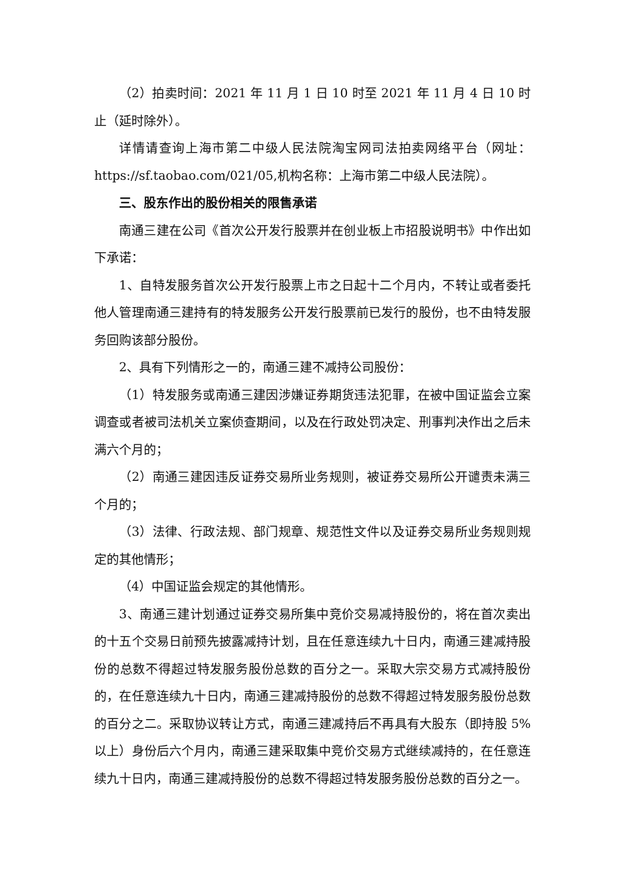（2）拍卖时间：2021 年 11 月 1 日 10 时至 2021 年 11 月 4 日 10 时止（延时除外）。
详情请查询上海市第二中级人民法院淘宝网司法拍卖网络平台（网址：https://sf.taobao.com/021/05,机构名称：上海市第二中级人民法院）。
三、股东作出的股份相关的限售承诺
南通三建在公司《首次公开发行股票并在创业板上市招股说明书》中作出如下承诺：
1、自特发服务首次公开发行股票上市之日起十二个月内，不转让或者委托他人管理南通三建持有的特发服务公开发行股票前已发行的股份，也不由特发服务回购该部分股份。
2、具有下列情形之一的，南通三建不减持公司股份：
（1）特发服务或南通三建因涉嫌证券期货违法犯罪，在被中国证监会立案调查或者被司法机关立案侦查期间，以及在行政处罚决定、刑事判决作出之后未满六个月的；
（2）南通三建因违反证券交易所业务规则，被证券交易所公开谴责未满三个月的；
（3）法律、行政法规、部门规章、规范性文件以及证券交易所业务规则规定的其他情形；
（4）中国证监会规定的其他情形。
3、南通三建计划通过证券交易所集中竞价交易减持股份的，将在首次卖出的十五个交易日前预先披露减持计划，且在任意连续九十日内，南通三建减持股份的总数不得超过特发服务股份总数的百分之一。采取大宗交易方式减持股份的，在任意连续九十日内，南通三建减持股份的总数不得超过特发服务股份总数的百分之二。采取协议转让方式，南通三建减持后不再具有大股东（即持股 5%以上）身份后六个月内，南通三建采取集中竞价交易方式继续减持的，在任意连续九十日内，南通三建减持股份的总数不得超过特发服务股份总数的百分之一。